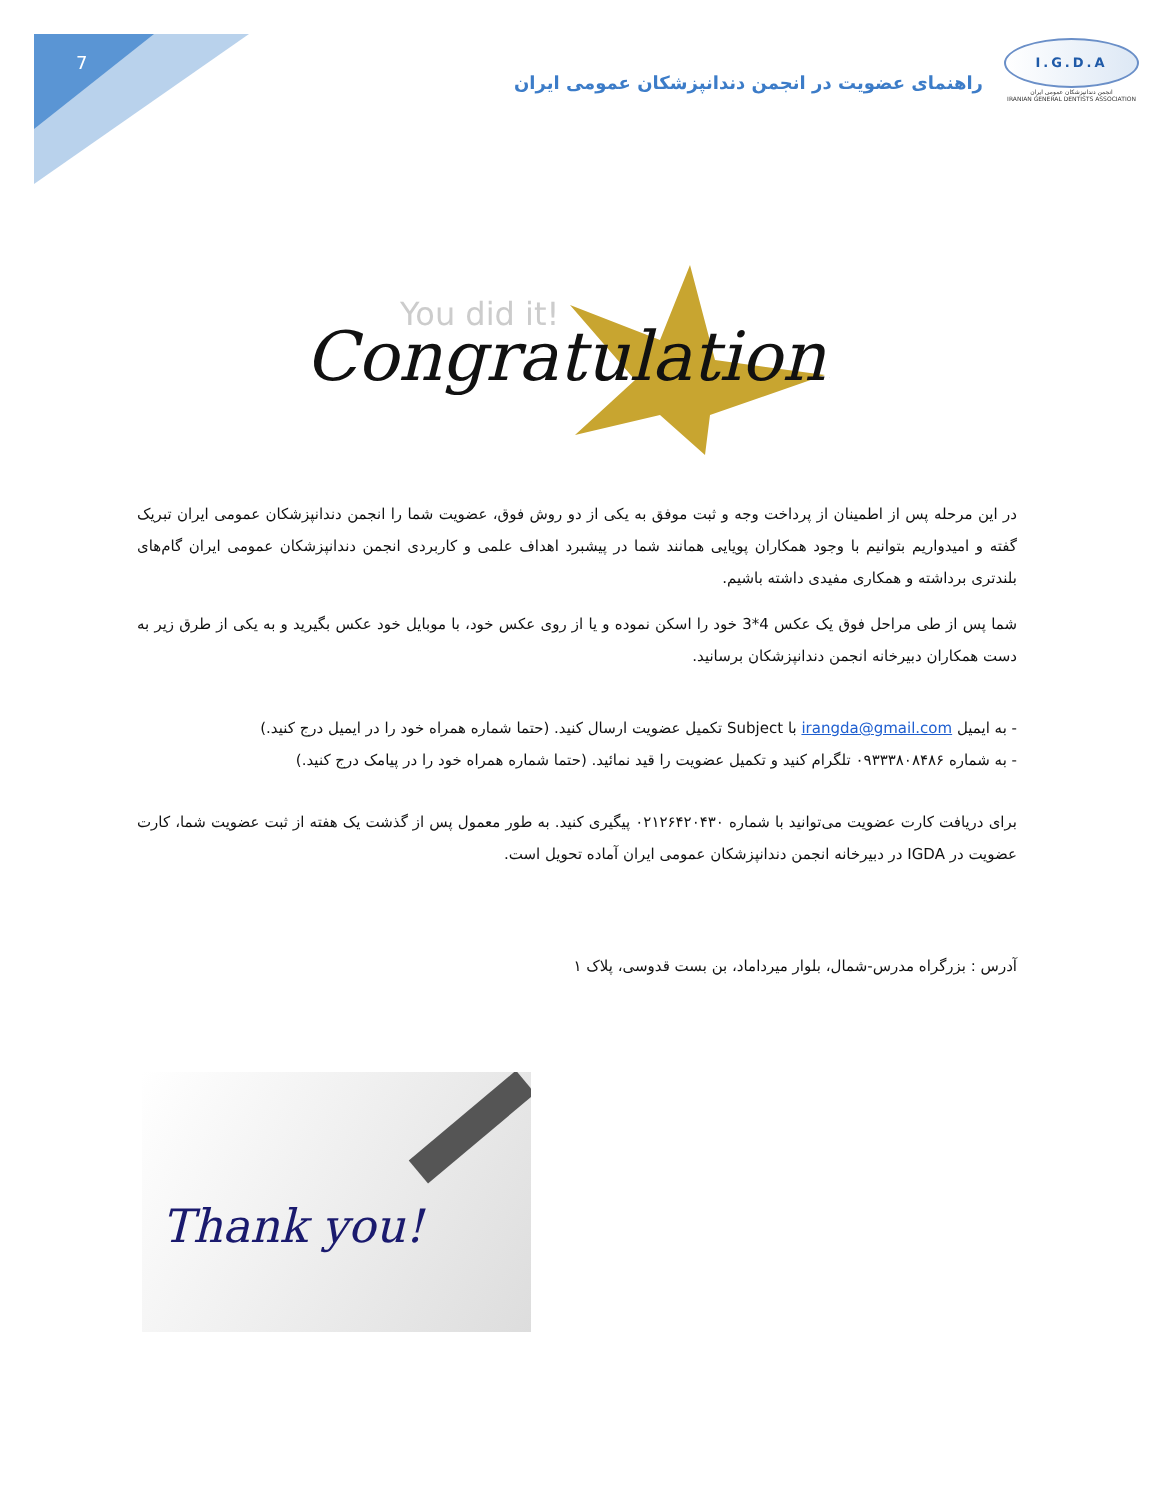7
I.G.D.A
انجمن دندانپزشکان عمومی ایران
IRANIAN GENERAL DENTISTS ASSOCIATION
راهنمای عضویت در انجمن دندانپزشکان عمومی ایران
You did it!
Congratulations
در این مرحله پس از اطمینان از پرداخت وجه و ثبت موفق به یکی از دو روش فوق، عضویت شما را انجمن دندانپزشکان عمومی ایران تبریک گفته و امیدواریم بتوانیم با وجود همکاران پویایی همانند شما در پیشبرد اهداف علمی و کاربردی انجمن دندانپزشکان عمومی ایران گام‌های بلندتری برداشته و همکاری مفیدی داشته باشیم.
شما پس از طی مراحل فوق یک عکس 4*3 خود را اسکن نموده و یا از روی عکس خود، با موبایل خود عکس بگیرید و به یکی از طرق زیر به دست همکاران دبیرخانه انجمن دندانپزشکان برسانید.
- به ایمیل irangda@gmail.com با Subject تکمیل عضویت ارسال کنید. (حتما شماره همراه خود را در ایمیل درج کنید.)
- به شماره ۰۹۳۳۳۸۰۸۴۸۶ تلگرام کنید و تکمیل عضویت را قید نمائید. (حتما شماره همراه خود را در پیامک درج کنید.)
برای دریافت کارت عضویت می‌توانید با شماره ۰۲۱۲۶۴۲۰۴۳۰ پیگیری کنید. به طور معمول پس از گذشت یک هفته از ثبت عضویت شما، کارت عضویت در IGDA در دبیرخانه انجمن دندانپزشکان عمومی ایران آماده تحویل است.
آدرس : بزرگراه مدرس-شمال، بلوار میرداماد، بن بست قدوسی، پلاک ۱
Thank you!